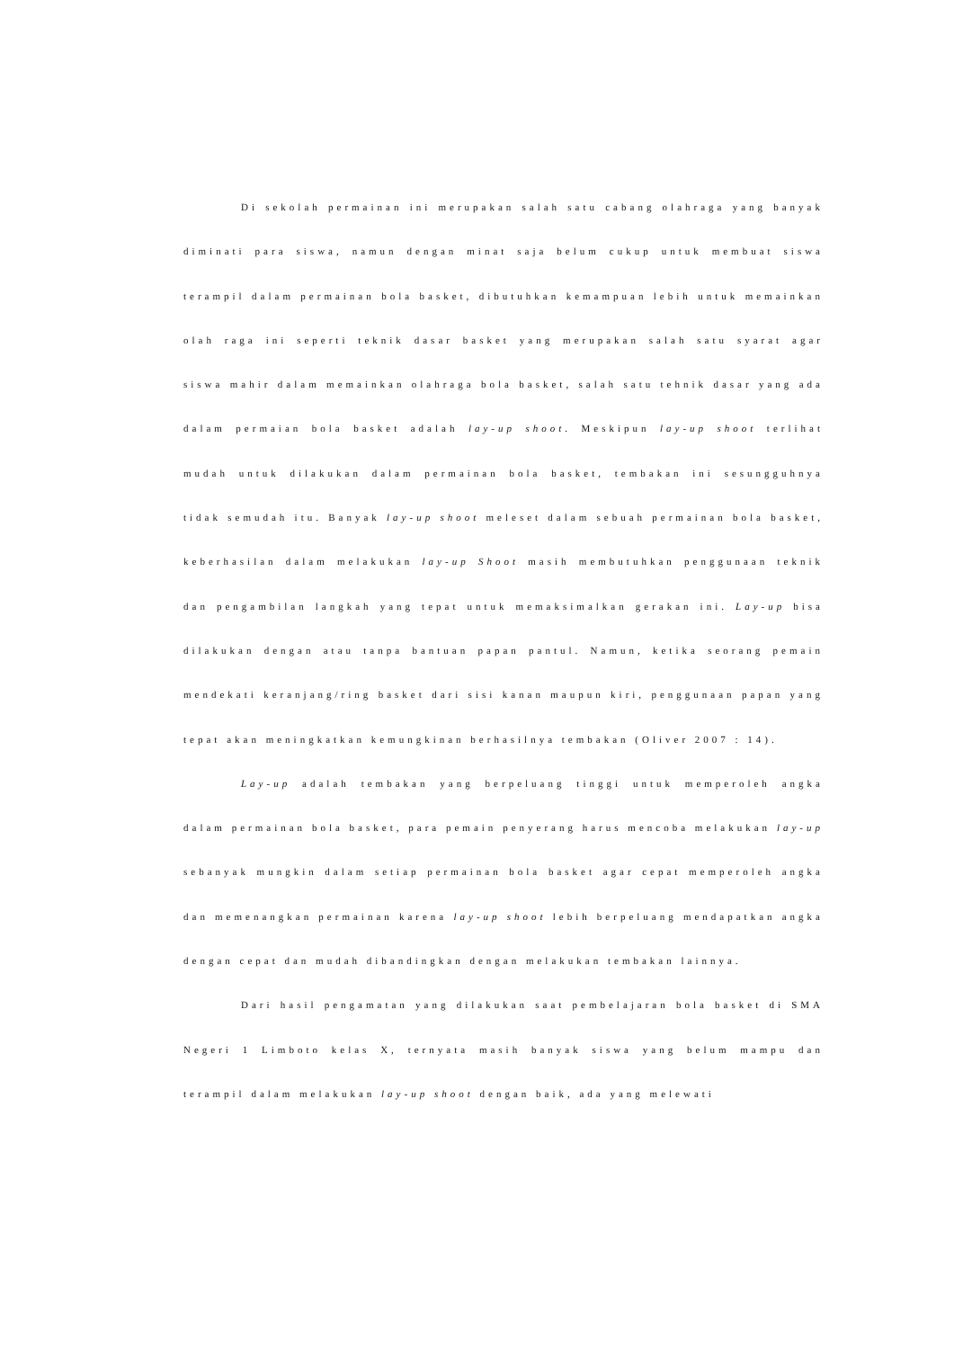Di sekolah permainan ini merupakan salah satu cabang olahraga yang banyak diminati para siswa, namun dengan minat saja belum cukup untuk membuat siswa terampil dalam permainan bola basket, dibutuhkan kemampuan lebih untuk memainkan olah raga ini seperti teknik dasar basket yang merupakan salah satu syarat agar siswa mahir dalam memainkan olahraga bola basket, salah satu tehnik dasar yang ada dalam permaian bola basket adalah lay-up shoot. Meskipun lay-up shoot terlihat mudah untuk dilakukan dalam permainan bola basket, tembakan ini sesungguhnya tidak semudah itu. Banyak lay-up shoot meleset dalam sebuah permainan bola basket, keberhasilan dalam melakukan lay-up Shoot masih membutuhkan penggunaan teknik dan pengambilan langkah yang tepat untuk memaksimalkan gerakan ini. Lay-up bisa dilakukan dengan atau tanpa bantuan papan pantul. Namun, ketika seorang pemain mendekati keranjang/ring basket dari sisi kanan maupun kiri, penggunaan papan yang tepat akan meningkatkan kemungkinan berhasilnya tembakan (Oliver 2007 : 14).
Lay-up adalah tembakan yang berpeluang tinggi untuk memperoleh angka dalam permainan bola basket, para pemain penyerang harus mencoba melakukan lay-up sebanyak mungkin dalam setiap permainan bola basket agar cepat memperoleh angka dan memenangkan permainan karena lay-up shoot lebih berpeluang mendapatkan angka dengan cepat dan mudah dibandingkan dengan melakukan tembakan lainnya.
Dari hasil pengamatan yang dilakukan saat pembelajaran bola basket di SMA Negeri 1 Limboto kelas X, ternyata masih banyak siswa yang belum mampu dan terampil dalam melakukan lay-up shoot dengan baik, ada yang melewati